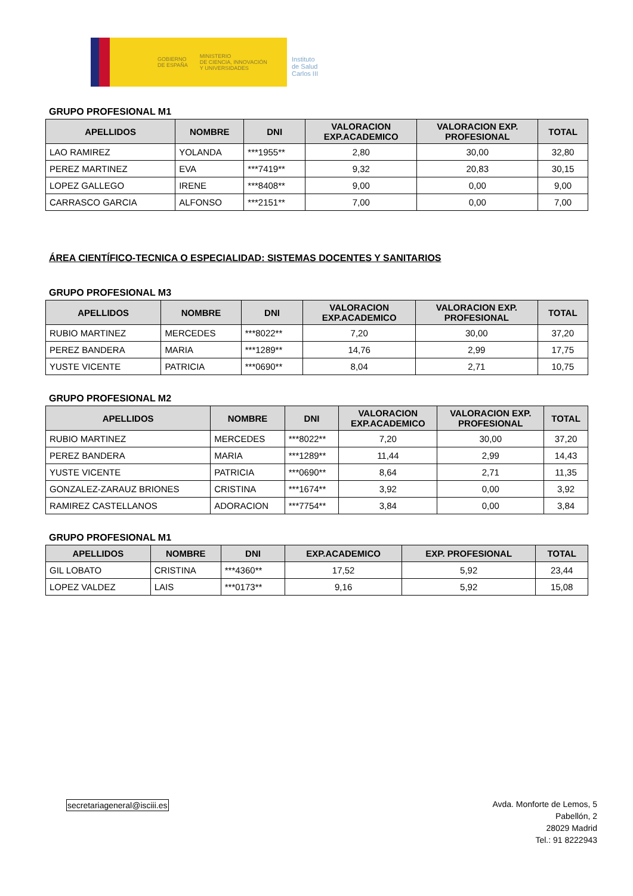GOBIERNO
DE ESPAÑA MINISTERIO
DE CIENCIA, INNOVACIÓN
Y UNIVERSIDADES
Instituto
de Salud
Carlos III
GRUPO PROFESIONAL M1
| APELLIDOS | NOMBRE | DNI | VALORACION EXP.ACADEMICO | VALORACION EXP. PROFESIONAL | TOTAL |
| --- | --- | --- | --- | --- | --- |
| LAO RAMIREZ | YOLANDA | ***1955** | 2,80 | 30,00 | 32,80 |
| PEREZ MARTINEZ | EVA | ***7419** | 9,32 | 20,83 | 30,15 |
| LOPEZ GALLEGO | IRENE | ***8408** | 9,00 | 0,00 | 9,00 |
| CARRASCO GARCIA | ALFONSO | ***2151** | 7,00 | 0,00 | 7,00 |
ÁREA CIENTÍFICO-TECNICA O ESPECIALIDAD: SISTEMAS DOCENTES Y SANITARIOS
GRUPO PROFESIONAL M3
| APELLIDOS | NOMBRE | DNI | VALORACION EXP.ACADEMICO | VALORACION EXP. PROFESIONAL | TOTAL |
| --- | --- | --- | --- | --- | --- |
| RUBIO MARTINEZ | MERCEDES | ***8022** | 7,20 | 30,00 | 37,20 |
| PEREZ BANDERA | MARIA | ***1289** | 14,76 | 2,99 | 17,75 |
| YUSTE VICENTE | PATRICIA | ***0690** | 8,04 | 2,71 | 10,75 |
GRUPO PROFESIONAL M2
| APELLIDOS | NOMBRE | DNI | VALORACION EXP.ACADEMICO | VALORACION EXP. PROFESIONAL | TOTAL |
| --- | --- | --- | --- | --- | --- |
| RUBIO MARTINEZ | MERCEDES | ***8022** | 7,20 | 30,00 | 37,20 |
| PEREZ BANDERA | MARIA | ***1289** | 11,44 | 2,99 | 14,43 |
| YUSTE VICENTE | PATRICIA | ***0690** | 8,64 | 2,71 | 11,35 |
| GONZALEZ-ZARAUZ BRIONES | CRISTINA | ***1674** | 3,92 | 0,00 | 3,92 |
| RAMIREZ CASTELLANOS | ADORACION | ***7754** | 3,84 | 0,00 | 3,84 |
GRUPO PROFESIONAL M1
| APELLIDOS | NOMBRE | DNI | EXP.ACADEMICO | EXP. PROFESIONAL | TOTAL |
| --- | --- | --- | --- | --- | --- |
| GIL LOBATO | CRISTINA | ***4360** | 17,52 | 5,92 | 23,44 |
| LOPEZ VALDEZ | LAIS | ***0173** | 9,16 | 5,92 | 15,08 |
secretariageneral@isciii.es
Avda. Monforte de Lemos, 5
Pabellón, 2
28029 Madrid
Tel.: 91 8222943